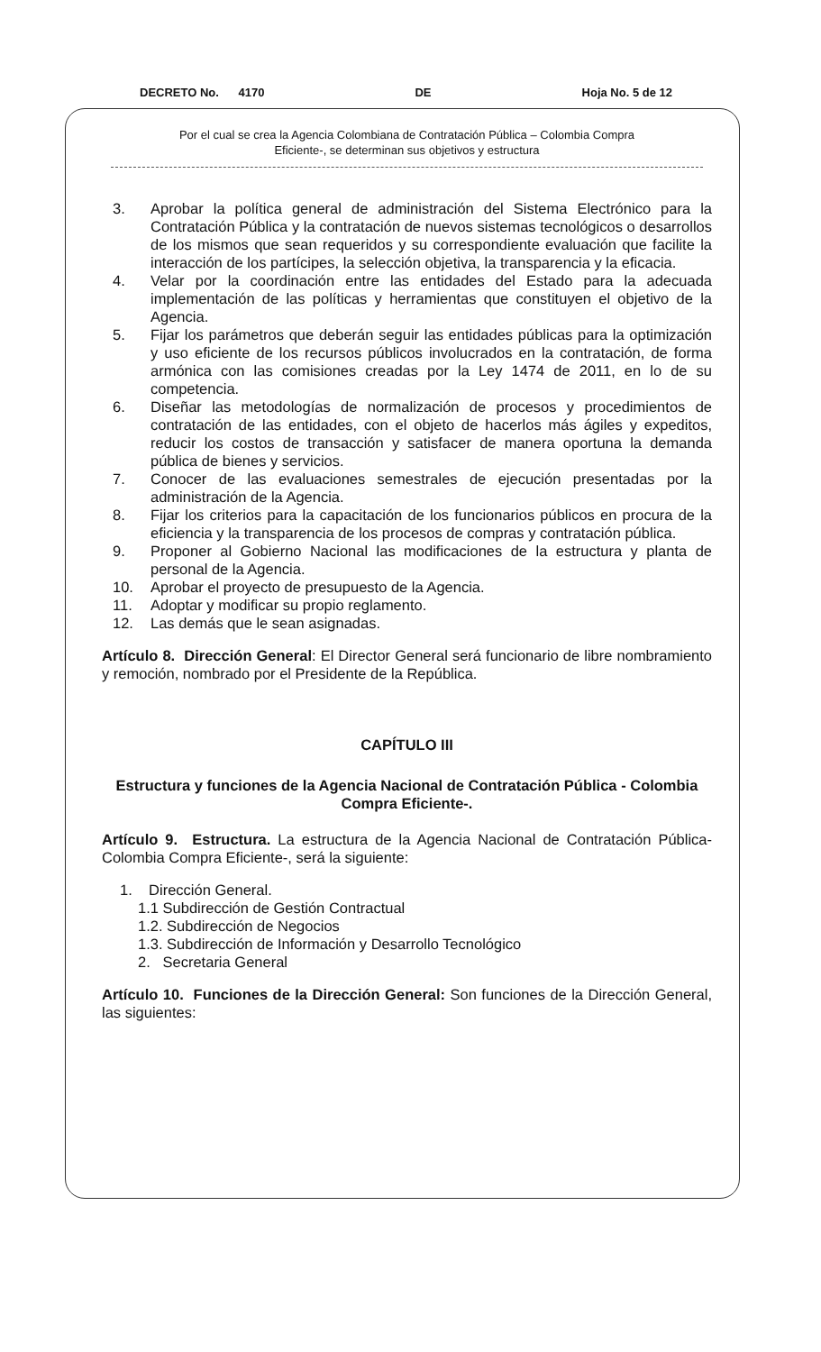DECRETO No. 4170 DE Hoja No. 5 de 12
Por el cual se crea la Agencia Colombiana de Contratación Pública – Colombia Compra
Eficiente-, se determinan sus objetivos y estructura
3. Aprobar la política general de administración del Sistema Electrónico para la Contratación Pública y la contratación de nuevos sistemas tecnológicos o desarrollos de los mismos que sean requeridos y su correspondiente evaluación que facilite la interacción de los partícipes, la selección objetiva, la transparencia y la eficacia.
4. Velar por la coordinación entre las entidades del Estado para la adecuada implementación de las políticas y herramientas que constituyen el objetivo de la Agencia.
5. Fijar los parámetros que deberán seguir las entidades públicas para la optimización y uso eficiente de los recursos públicos involucrados en la contratación, de forma armónica con las comisiones creadas por la Ley 1474 de 2011, en lo de su competencia.
6. Diseñar las metodologías de normalización de procesos y procedimientos de contratación de las entidades, con el objeto de hacerlos más ágiles y expeditos, reducir los costos de transacción y satisfacer de manera oportuna la demanda pública de bienes y servicios.
7. Conocer de las evaluaciones semestrales de ejecución presentadas por la administración de la Agencia.
8. Fijar los criterios para la capacitación de los funcionarios públicos en procura de la eficiencia y la transparencia de los procesos de compras y contratación pública.
9. Proponer al Gobierno Nacional las modificaciones de la estructura y planta de personal de la Agencia.
10. Aprobar el proyecto de presupuesto de la Agencia.
11. Adoptar y modificar su propio reglamento.
12. Las demás que le sean asignadas.
Artículo 8. Dirección General: El Director General será funcionario de libre nombramiento y remoción, nombrado por el Presidente de la República.
CAPÍTULO III
Estructura y funciones de la Agencia Nacional de Contratación Pública - Colombia Compra Eficiente-.
Artículo 9. Estructura. La estructura de la Agencia Nacional de Contratación Pública- Colombia Compra Eficiente-, será la siguiente:
1. Dirección General.
1.1 Subdirección de Gestión Contractual
1.2. Subdirección de Negocios
1.3. Subdirección de Información y Desarrollo Tecnológico
2. Secretaria General
Artículo 10. Funciones de la Dirección General: Son funciones de la Dirección General, las siguientes: